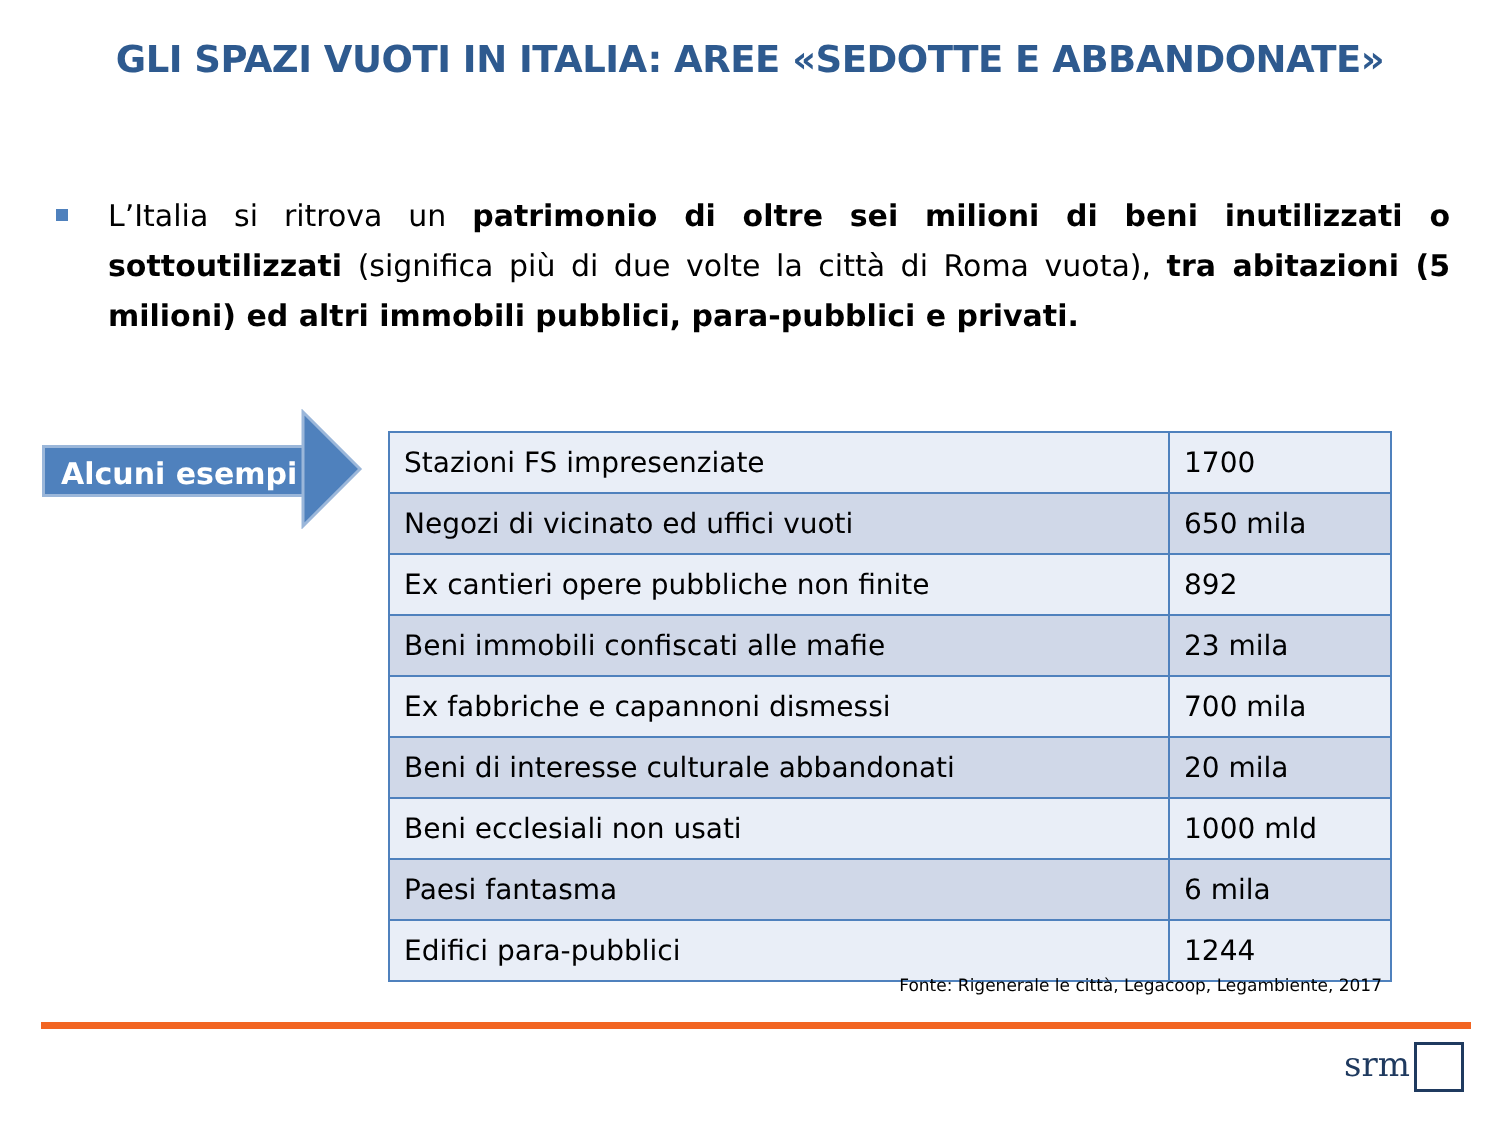GLI SPAZI VUOTI IN ITALIA: AREE «SEDOTTE E ABBANDONATE»
L’Italia si ritrova un patrimonio di oltre sei milioni di beni inutilizzati o sottoutilizzati (significa più di due volte la città di Roma vuota), tra abitazioni (5 milioni) ed altri immobili pubblici, para-pubblici e privati.
Alcuni esempi
| Stazioni FS impresenziate | 1700 |
| Negozi di vicinato ed uffici vuoti | 650 mila |
| Ex cantieri opere pubbliche non finite | 892 |
| Beni immobili confiscati alle mafie | 23 mila |
| Ex fabbriche e capannoni dismessi | 700 mila |
| Beni di interesse culturale abbandonati | 20 mila |
| Beni ecclesiali non usati | 1000 mld |
| Paesi fantasma | 6 mila |
| Edifici para-pubblici | 1244 |
Fonte: Rigenerale le città, Legacoop, Legambiente, 2017
srm